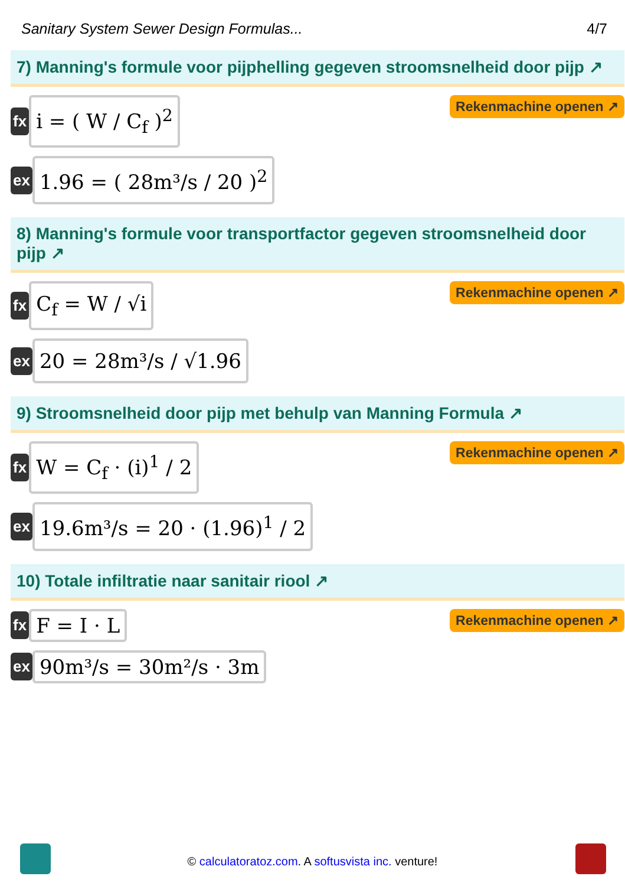Sanitary System Sewer Design Formulas... 4/7
7) Manning's formule voor pijphelling gegeven stroomsnelheid door pijp ↗
fx
i = ( W / C<sub>f</sub> )<sup>2</sup>
Rekenmachine openen ↗
ex
1.96 = ( 28m³/s / 20 )<sup>2</sup>
8) Manning's formule voor transportfactor gegeven stroomsnelheid door pijp ↗
fx
C<sub>f</sub> = W / √i
Rekenmachine openen ↗
ex
20 = 28m³/s / √1.96
9) Stroomsnelheid door pijp met behulp van Manning Formula ↗
fx
W = C<sub>f</sub> · (i)<sup>1</sup> / 2
Rekenmachine openen ↗
ex
19.6m³/s = 20 · (1.96)<sup>1</sup> / 2
10) Totale infiltratie naar sanitair riool ↗
fx
F = I · L
Rekenmachine openen ↗
ex
90m³/s = 30m²/s · 3m
© calculatoratoz.com. A softusvista inc. venture!